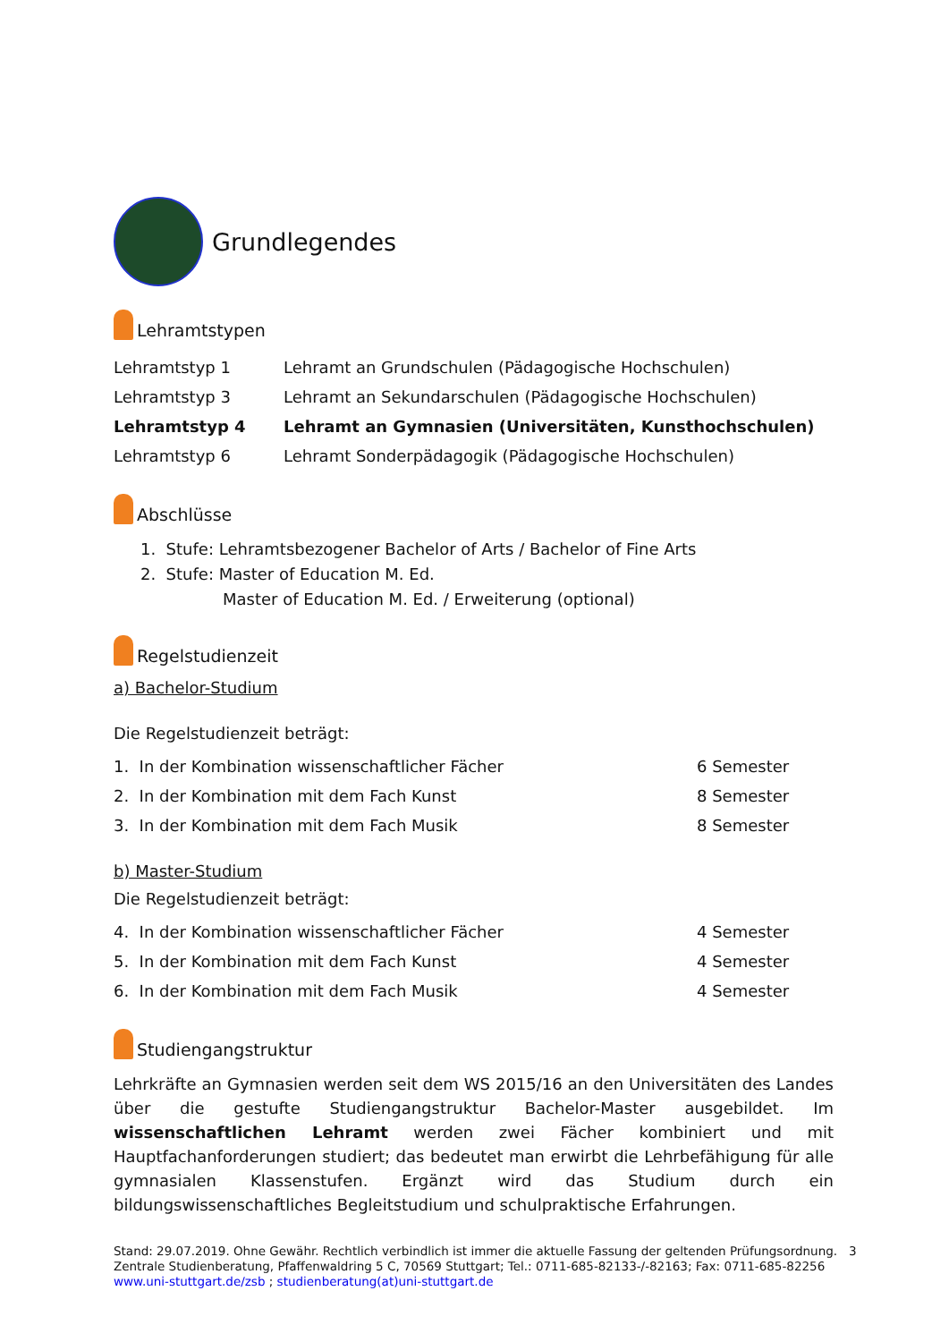Grundlegendes
Lehramtstypen
| Lehramtstyp 1 | Lehramt an Grundschulen (Pädagogische Hochschulen) |
| Lehramtstyp 3 | Lehramt an Sekundarschulen (Pädagogische Hochschulen) |
| Lehramtstyp 4 | Lehramt an Gymnasien (Universitäten, Kunsthochschulen) |
| Lehramtstyp 6 | Lehramt Sonderpädagogik (Pädagogische Hochschulen) |
Abschlüsse
1. Stufe: Lehramtsbezogener Bachelor of Arts / Bachelor of Fine Arts
2. Stufe: Master of Education M. Ed.
Master of Education M. Ed. / Erweiterung (optional)
Regelstudienzeit
a) Bachelor-Studium
Die Regelstudienzeit beträgt:
| 1. In der Kombination wissenschaftlicher Fächer | 6 Semester |
| 2. In der Kombination mit dem Fach Kunst | 8 Semester |
| 3. In der Kombination mit dem Fach Musik | 8 Semester |
b) Master-Studium
Die Regelstudienzeit beträgt:
| 4. In der Kombination wissenschaftlicher Fächer | 4 Semester |
| 5. In der Kombination mit dem Fach Kunst | 4 Semester |
| 6. In der Kombination mit dem Fach Musik | 4 Semester |
Studiengangstruktur
Lehrkräfte an Gymnasien werden seit dem WS 2015/16 an den Universitäten des Landes über die gestufte Studiengangstruktur Bachelor-Master ausgebildet. Im wissenschaftlichen Lehramt werden zwei Fächer kombiniert und mit Hauptfachanforderungen studiert; das bedeutet man erwirbt die Lehrbefähigung für alle gymnasialen Klassenstufen. Ergänzt wird das Studium durch ein bildungswissenschaftliches Begleitstudium und schulpraktische Erfahrungen.
Stand: 29.07.2019. Ohne Gewähr. Rechtlich verbindlich ist immer die aktuelle Fassung der geltenden Prüfungsordnung. 3
Zentrale Studienberatung, Pfaffenwaldring 5 C, 70569 Stuttgart; Tel.: 0711-685-82133-/-82163; Fax: 0711-685-82256
www.uni-stuttgart.de/zsb ; studienberatung(at)uni-stuttgart.de